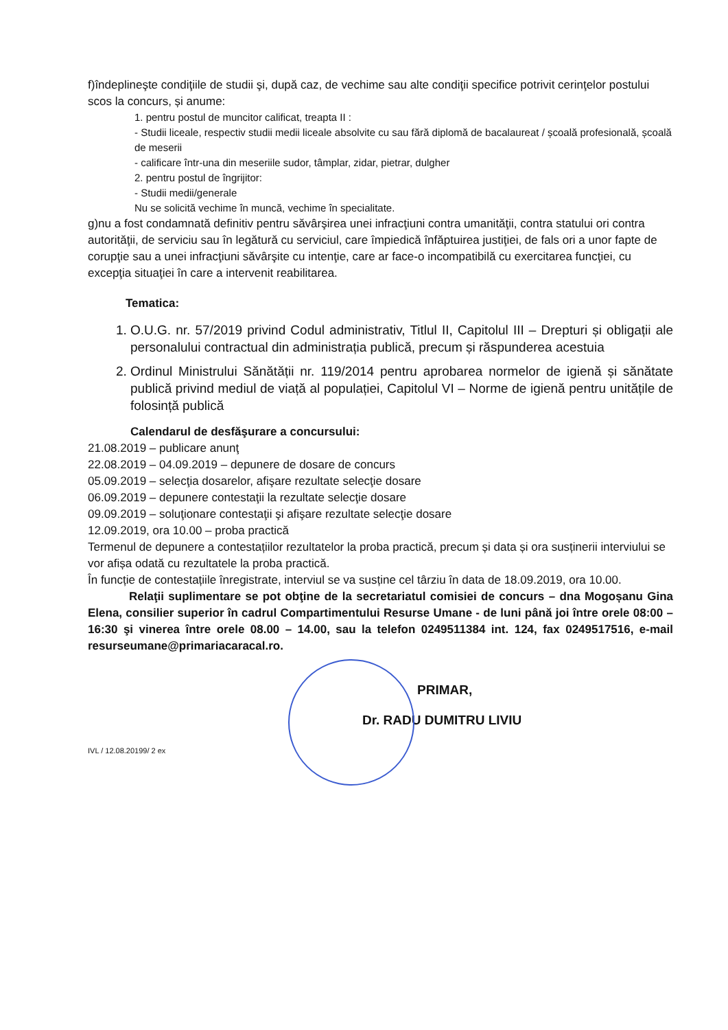f)îndeplineşte condiţiile de studii şi, după caz, de vechime sau alte condiţii specifice potrivit cerinţelor postului scos la concurs, și anume:
1. pentru postul de muncitor calificat, treapta II :
- Studii liceale, respectiv studii medii liceale absolvite cu sau fără diplomă de bacalaureat / școală profesională, școală de meserii
- calificare într-una din meseriile sudor, tâmplar, zidar, pietrar, dulgher
2. pentru postul de îngrijitor:
- Studii medii/generale
Nu se solicită vechime în muncă, vechime în specialitate.
g)nu a fost condamnată definitiv pentru săvârşirea unei infracţiuni contra umanităţii, contra statului ori contra autorităţii, de serviciu sau în legătură cu serviciul, care împiedică înfăptuirea justiţiei, de fals ori a unor fapte de corupţie sau a unei infracţiuni săvârşite cu intenţie, care ar face-o incompatibilă cu exercitarea funcţiei, cu excepţia situaţiei în care a intervenit reabilitarea.
Tematica:
1. O.U.G. nr. 57/2019 privind Codul administrativ, Titlul II, Capitolul III – Drepturi și obligații ale personalului contractual din administrația publică, precum și răspunderea acestuia
2. Ordinul Ministrului Sănătății nr. 119/2014 pentru aprobarea normelor de igienă și sănătate publică privind mediul de viață al populației, Capitolul VI – Norme de igienă pentru unitățile de folosință publică
Calendarul de desfăşurare a concursului:
21.08.2019 – publicare anunţ
22.08.2019 – 04.09.2019 – depunere de dosare de concurs
05.09.2019 – selecţia dosarelor, afişare rezultate selecţie dosare
06.09.2019 – depunere contestaţii la rezultate selecţie dosare
09.09.2019 – soluţionare contestaţii şi afişare rezultate selecţie dosare
12.09.2019, ora 10.00 – proba practică
Termenul de depunere a contestațiilor rezultatelor la proba practică, precum și data și ora susținerii interviului se vor afișa odată cu rezultatele la proba practică.
În funcție de contestațiile înregistrate, interviul se va susține cel târziu în data de 18.09.2019, ora 10.00.
Relaţii suplimentare se pot obţine de la secretariatul comisiei de concurs – dna Mogoșanu Gina Elena, consilier superior în cadrul Compartimentului Resurse Umane - de luni până joi între orele 08:00 – 16:30 şi vinerea între orele 08.00 – 14.00, sau la telefon 0249511384 int. 124, fax 0249517516, e-mail resurseumane@primariacaracal.ro.
PRIMAR,
Dr. RADU DUMITRU LIVIU
IVL / 12.08.20199/ 2 ex